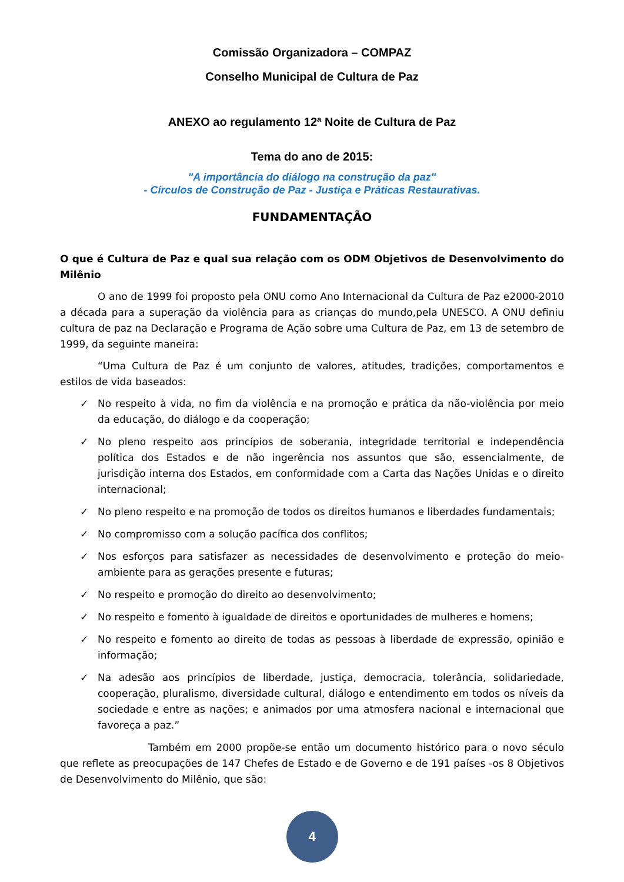Comissão Organizadora – COMPAZ
Conselho Municipal de Cultura de Paz
ANEXO ao regulamento 12ª Noite de Cultura de Paz
Tema do ano de 2015:
"A importância do diálogo na construção da paz"
- Círculos de Construção de Paz - Justiça e Práticas Restaurativas.
FUNDAMENTAÇÃO
O que é Cultura de Paz e qual sua relação com os ODM Objetivos de Desenvolvimento do Milênio
O ano de 1999 foi proposto pela ONU como Ano Internacional da Cultura de Paz e2000-2010 a década para a superação da violência para as crianças do mundo,pela UNESCO. A ONU definiu cultura de paz na Declaração e Programa de Ação sobre uma Cultura de Paz, em 13 de setembro de 1999, da seguinte maneira:
“Uma Cultura de Paz é um conjunto de valores, atitudes, tradições, comportamentos e estilos de vida baseados:
✓ No respeito à vida, no fim da violência e na promoção e prática da não-violência por meio da educação, do diálogo e da cooperação;
✓ No pleno respeito aos princípios de soberania, integridade territorial e independência política dos Estados e de não ingerência nos assuntos que são, essencialmente, de jurisdição interna dos Estados, em conformidade com a Carta das Nações Unidas e o direito internacional;
✓ No pleno respeito e na promoção de todos os direitos humanos e liberdades fundamentais;
✓ No compromisso com a solução pacífica dos conflitos;
✓ Nos esforços para satisfazer as necessidades de desenvolvimento e proteção do meio-ambiente para as gerações presente e futuras;
✓ No respeito e promoção do direito ao desenvolvimento;
✓ No respeito e fomento à igualdade de direitos e oportunidades de mulheres e homens;
✓ No respeito e fomento ao direito de todas as pessoas à liberdade de expressão, opinião e informação;
✓ Na adesão aos princípios de liberdade, justiça, democracia, tolerância, solidariedade, cooperação, pluralismo, diversidade cultural, diálogo e entendimento em todos os níveis da sociedade e entre as nações; e animados por uma atmosfera nacional e internacional que favoreça a paz.”
Também em 2000 propõe-se então um documento histórico para o novo século que reflete as preocupações de 147 Chefes de Estado e de Governo e de 191 países -os 8 Objetivos de Desenvolvimento do Milênio, que são:
4